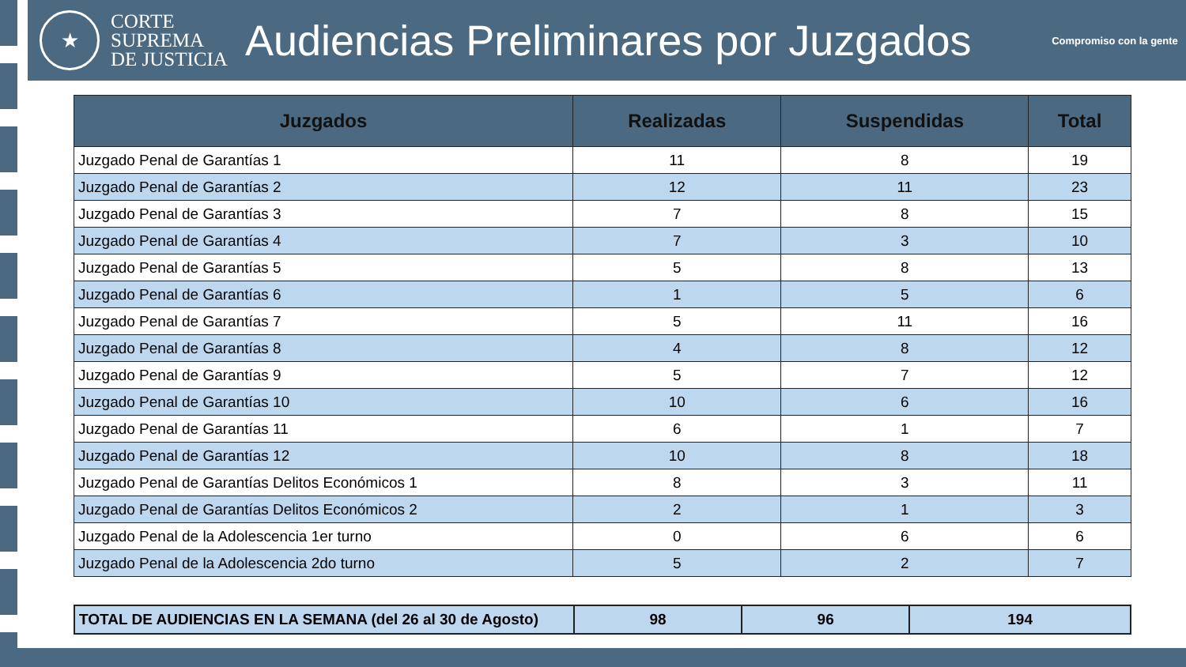★
CORTE
SUPREMA
DE JUSTICIA
Audiencias Preliminares por Juzgados
Compromiso con la gente
| Juzgados | Realizadas | Suspendidas | Total |
| --- | --- | --- | --- |
| Juzgado Penal de Garantías 1 | 11 | 8 | 19 |
| Juzgado Penal de Garantías 2 | 12 | 11 | 23 |
| Juzgado Penal de Garantías 3 | 7 | 8 | 15 |
| Juzgado Penal de Garantías 4 | 7 | 3 | 10 |
| Juzgado Penal de Garantías 5 | 5 | 8 | 13 |
| Juzgado Penal de Garantías 6 | 1 | 5 | 6 |
| Juzgado Penal de Garantías 7 | 5 | 11 | 16 |
| Juzgado Penal de Garantías 8 | 4 | 8 | 12 |
| Juzgado Penal de Garantías 9 | 5 | 7 | 12 |
| Juzgado Penal de Garantías 10 | 10 | 6 | 16 |
| Juzgado Penal de Garantías 11 | 6 | 1 | 7 |
| Juzgado Penal de Garantías 12 | 10 | 8 | 18 |
| Juzgado Penal de Garantías Delitos Económicos 1 | 8 | 3 | 11 |
| Juzgado Penal de Garantías Delitos Económicos 2 | 2 | 1 | 3 |
| Juzgado Penal de la Adolescencia 1er turno | 0 | 6 | 6 |
| Juzgado Penal de la Adolescencia 2do turno | 5 | 2 | 7 |
| TOTAL DE AUDIENCIAS EN LA SEMANA (del 26 al 30 de Agosto) | 98 | 96 | 194 |